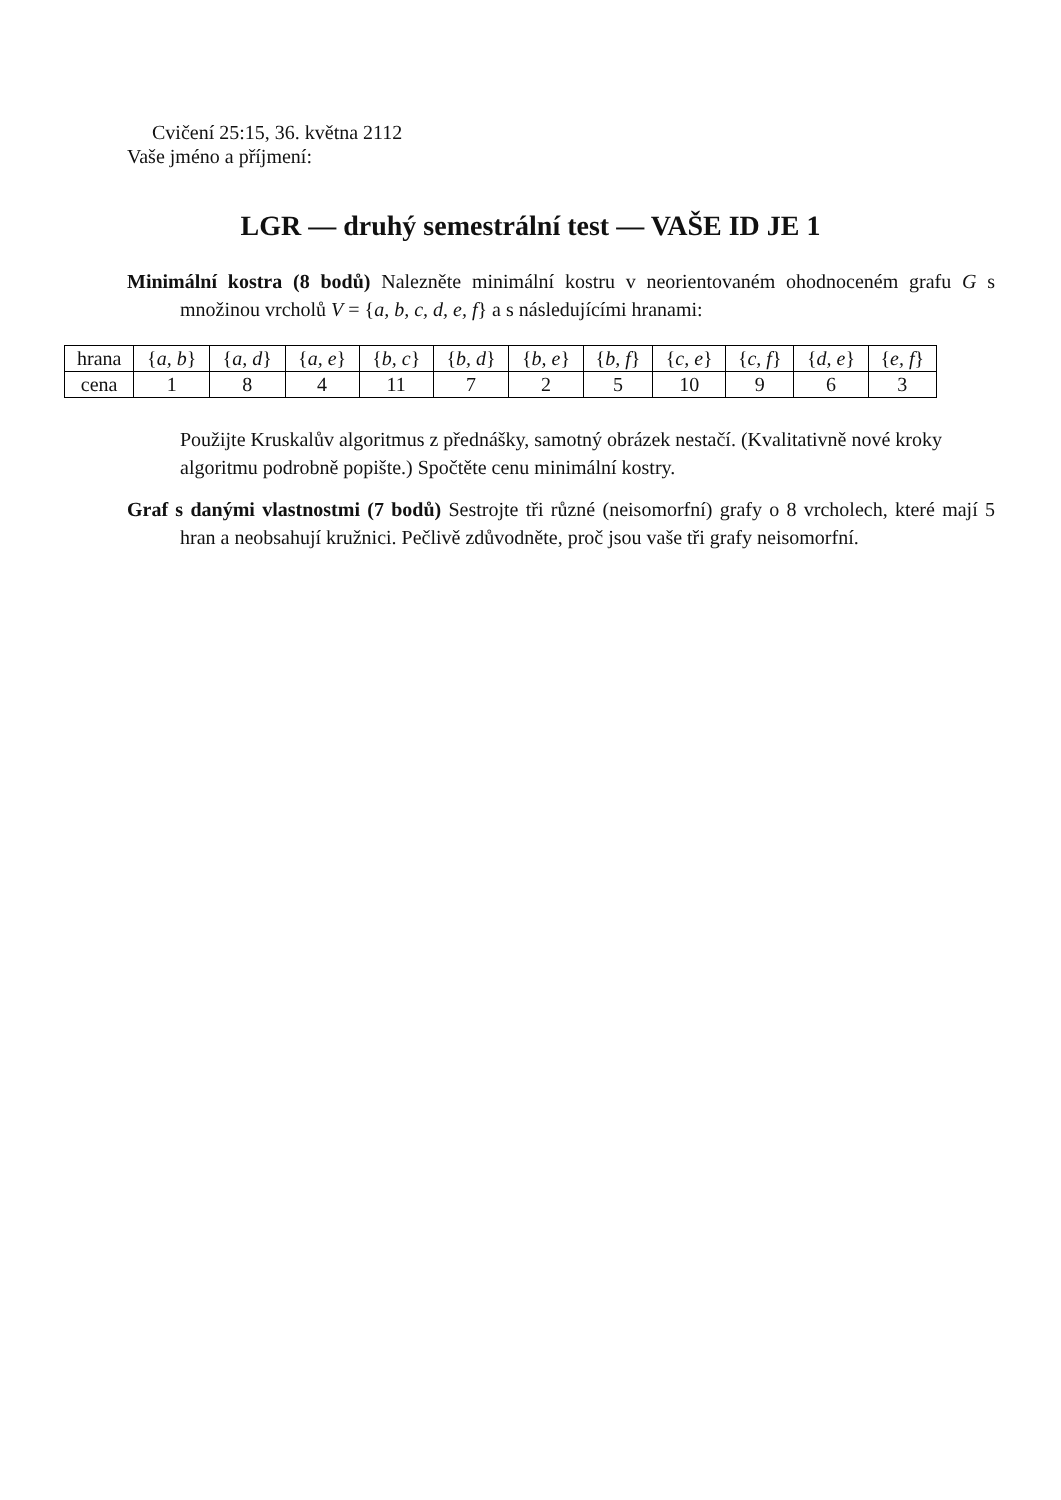Cvičení 25:15, 36. května 2112
Vaše jméno a příjmení:
LGR — druhý semestrální test — VAŠE ID JE 1
Minimální kostra (8 bodů) Nalezněte minimální kostru v neorientovaném ohodnoceném grafu G s množinou vrcholů V = {a, b, c, d, e, f} a s následujícími hranami:
| hrana | { a, b } | { a, d } | { a, e } | { b, c } | { b, d } | { b, e } | { b, f } | { c, e } | { c, f } | { d, e } | { e, f } |
| cena | 1 | 8 | 4 | 11 | 7 | 2 | 5 | 10 | 9 | 6 | 3 |
Použijte Kruskalův algoritmus z přednášky, samotný obrázek nestačí. (Kvalitativně nové kroky algoritmu podrobně popište.) Spočtěte cenu minimální kostry.
Graf s danými vlastnostmi (7 bodů) Sestrojte tři různé (neisomorfní) grafy o 8 vrcholech, které mají 5 hran a neobsahují kružnici. Pečlivě zdůvodněte, proč jsou vaše tři grafy neisomorfní.